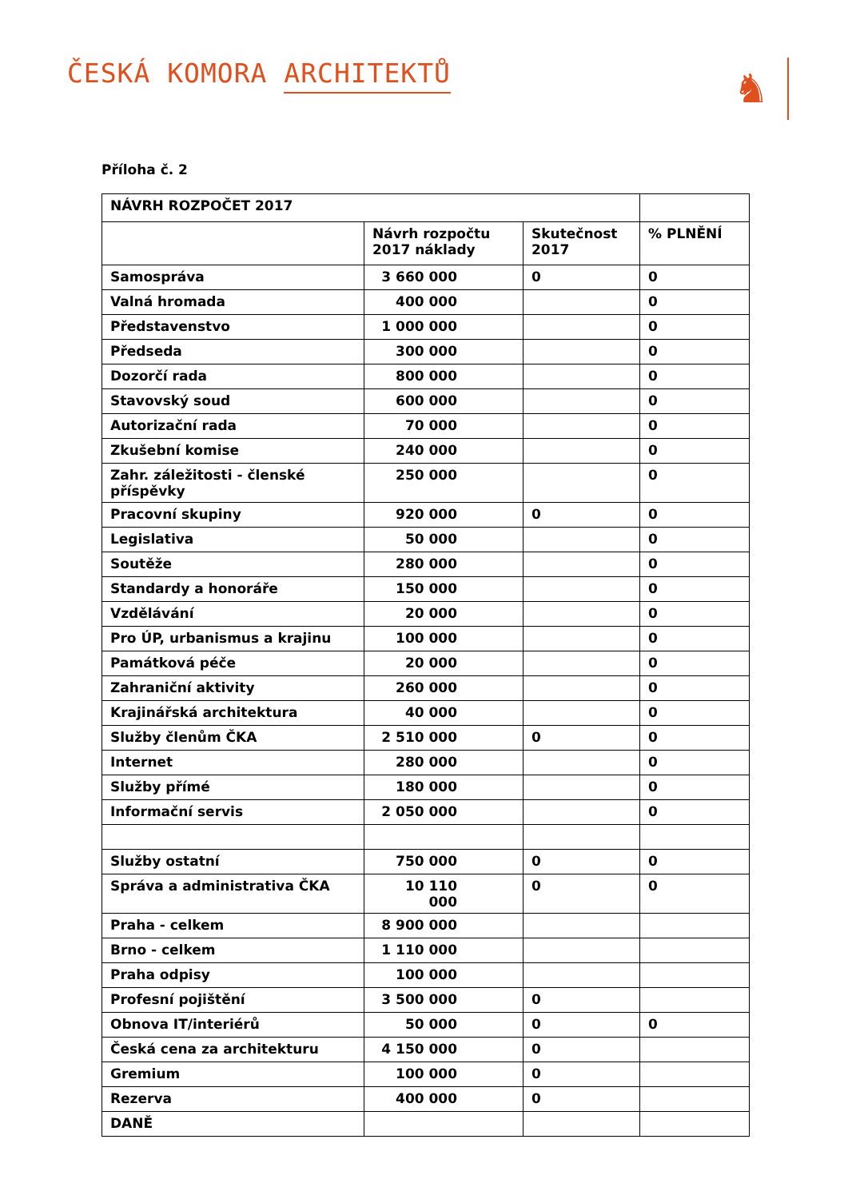ČESKÁ KOMORA ARCHITEKTŮ
♞
Příloha č. 2
| NÁVRH ROZPOČET 2017 | | | |
| | Návrh rozpočtu 2017 náklady | Skutečnost 2017 | % PLNĚNÍ |
| Samospráva | 3 660 000 | 0 | 0 |
| Valná hromada | 400 000 | | 0 |
| Představenstvo | 1 000 000 | | 0 |
| Předseda | 300 000 | | 0 |
| Dozorčí rada | 800 000 | | 0 |
| Stavovský soud | 600 000 | | 0 |
| Autorizační rada | 70 000 | | 0 |
| Zkušební komise | 240 000 | | 0 |
| Zahr. záležitosti - členské příspěvky | 250 000 | | 0 |
| Pracovní skupiny | 920 000 | 0 | 0 |
| Legislativa | 50 000 | | 0 |
| Soutěže | 280 000 | | 0 |
| Standardy a honoráře | 150 000 | | 0 |
| Vzdělávání | 20 000 | | 0 |
| Pro ÚP, urbanismus a krajinu | 100 000 | | 0 |
| Památková péče | 20 000 | | 0 |
| Zahraniční aktivity | 260 000 | | 0 |
| Krajinářská architektura | 40 000 | | 0 |
| Služby členům ČKA | 2 510 000 | 0 | 0 |
| Internet | 280 000 | | 0 |
| Služby přímé | 180 000 | | 0 |
| Informační servis | 2 050 000 | | 0 |
| Služby ostatní | 750 000 | 0 | 0 |
| Správa a administrativa ČKA | 10 110 000 | 0 | 0 |
| Praha - celkem | 8 900 000 | | |
| Brno - celkem | 1 110 000 | | |
| Praha odpisy | 100 000 | | |
| Profesní pojištění | 3 500 000 | 0 | |
| Obnova IT/interiérů | 50 000 | 0 | 0 |
| Česká cena za architekturu | 4 150 000 | 0 | |
| Gremium | 100 000 | 0 | |
| Rezerva | 400 000 | 0 | |
| DANĚ | | | |